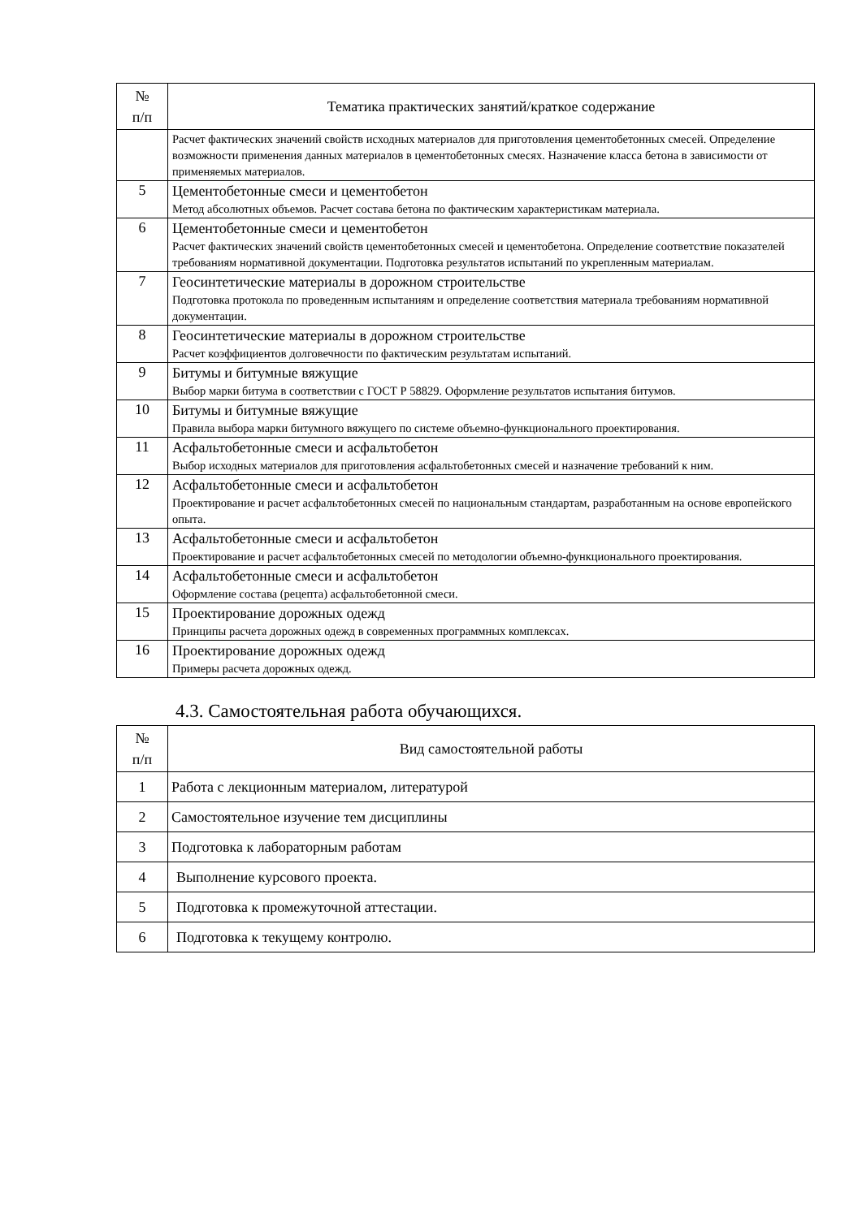| № п/п | Тематика практических занятий/краткое содержание |
| --- | --- |
| | Расчет фактических значений свойств исходных материалов для приготовления цементобетонных смесей. Определение возможности применения данных материалов в цементобетонных смесях. Назначение класса бетона в зависимости от применяемых материалов. |
| 5 | Цементобетонные смеси и цементобетон Метод абсолютных объемов. Расчет состава бетона по фактическим характеристикам материала. |
| 6 | Цементобетонные смеси и цементобетон Расчет фактических значений свойств цементобетонных смесей и цементобетона. Определение соответствие показателей требованиям нормативной документации. Подготовка результатов испытаний по укрепленным материалам. |
| 7 | Геосинтетические материалы в дорожном строительстве Подготовка протокола по проведенным испытаниям и определение соответствия материала требованиям нормативной документации. |
| 8 | Геосинтетические материалы в дорожном строительстве Расчет коэффициентов долговечности по фактическим результатам испытаний. |
| 9 | Битумы и битумные вяжущие Выбор марки битума в соответствии с ГОСТ Р 58829. Оформление результатов испытания битумов. |
| 10 | Битумы и битумные вяжущие Правила выбора марки битумного вяжущего по системе объемно-функционального проектирования. |
| 11 | Асфальтобетонные смеси и асфальтобетон Выбор исходных материалов для приготовления асфальтобетонных смесей и назначение требований к ним. |
| 12 | Асфальтобетонные смеси и асфальтобетон Проектирование и расчет асфальтобетонных смесей по национальным стандартам, разработанным на основе европейского опыта. |
| 13 | Асфальтобетонные смеси и асфальтобетон Проектирование и расчет асфальтобетонных смесей по методологии объемно-функционального проектирования. |
| 14 | Асфальтобетонные смеси и асфальтобетон Оформление состава (рецепта) асфальтобетонной смеси. |
| 15 | Проектирование дорожных одежд Принципы расчета дорожных одежд в современных программных комплексах. |
| 16 | Проектирование дорожных одежд Примеры расчета дорожных одежд. |
4.3. Самостоятельная работа обучающихся.
| № п/п | Вид самостоятельной работы |
| --- | --- |
| 1 | Работа с лекционным материалом, литературой |
| 2 | Самостоятельное изучение тем дисциплины |
| 3 | Подготовка к лабораторным работам |
| 4 | Выполнение курсового проекта. |
| 5 | Подготовка к промежуточной аттестации. |
| 6 | Подготовка к текущему контролю. |